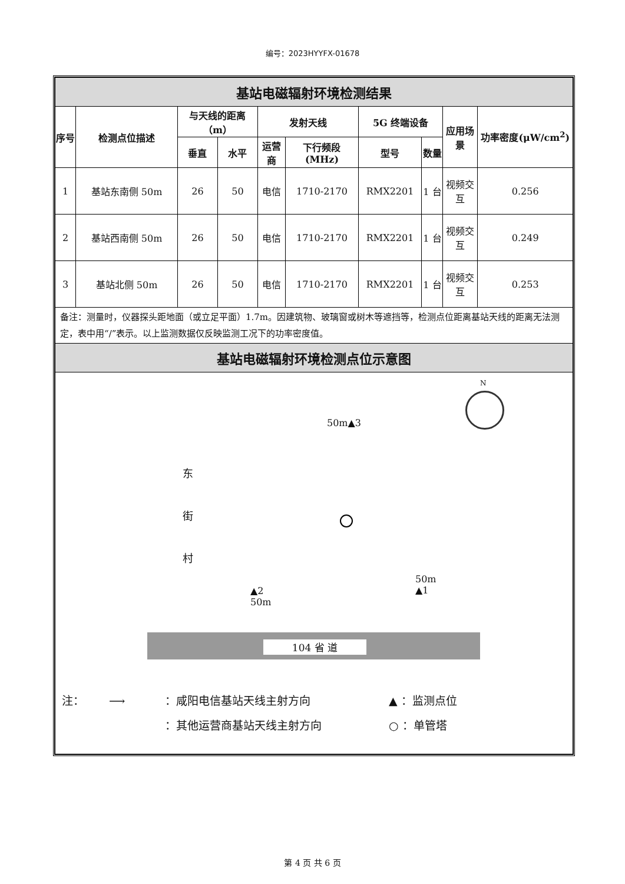编号：2023HYYFX-01678
| 基站电磁辐射环境检测结果 | | | | | | | | | |
| 序号 | 检测点位描述 | 与天线的距离（m） | | 发射天线 | | 5G 终端设备 | | 应用场景 | 功率密度(μW/cm<sup>2</sup>) |
| | | 垂直 | 水平 | 运营商 | 下行频段(MHz) | 型号 | 数量 | | |
| 1 | 基站东南侧 50m | 26 | 50 | 电信 | 1710-2170 | RMX2201 | 1 台 | 视频交互 | 0.256 |
| 2 | 基站西南侧 50m | 26 | 50 | 电信 | 1710-2170 | RMX2201 | 1 台 | 视频交互 | 0.249 |
| 3 | 基站北侧 50m | 26 | 50 | 电信 | 1710-2170 | RMX2201 | 1 台 | 视频交互 | 0.253 |
| 备注：测量时，仪器探头距地面（或立足平面）1.7m。因建筑物、玻璃窗或树木等遮挡等，检测点位距离基站天线的距离无法测定，表中用“/”表示。以上监测数据仅反映监测工况下的功率密度值。 | | | | | | | | | |
| 基站电磁辐射环境检测点位示意图 | | | | | | | | | |
| N 50m▲3 东 街 村 ▲2 50m 50m ▲1 104 省 道 注： ⟶ ：咸阳电信基站天线主射方向 ▲ ：监测点位 ：其他运营商基站天线主射方向 ○ ：单管塔 | | | | | | | | | |
第 4 页 共 6 页